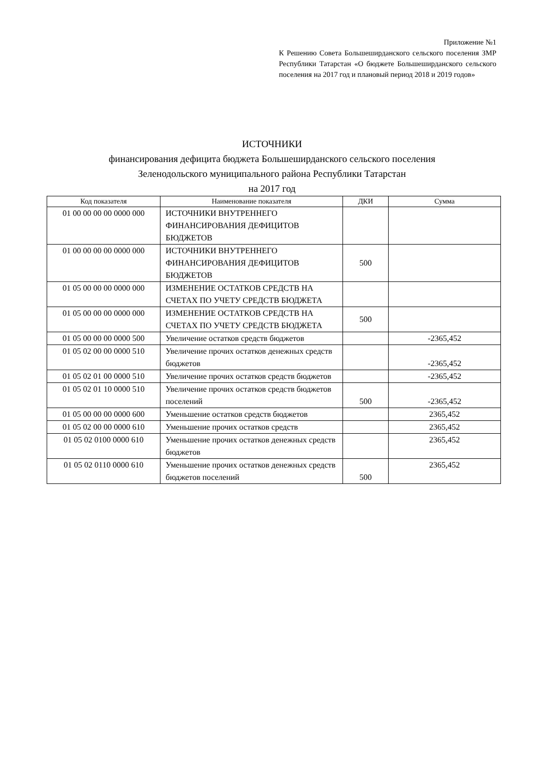Приложение №1
К Решению Совета Большеширданского сельского поселения ЗМР Республики Татарстан «О бюджете Большеширданского сельского поселения на 2017 год и плановый период 2018 и 2019 годов»
ИСТОЧНИКИ
финансирования дефицита бюджета Большеширданского сельского поселения
Зеленодольского муниципального района Республики Татарстан
на 2017 год
| Код показателя | Наименование показателя | ДКИ | Сумма |
| --- | --- | --- | --- |
| 01 00 00 00 00 0000 000 | ИСТОЧНИКИ ВНУТРЕННЕГО ФИНАНСИРОВАНИЯ ДЕФИЦИТОВ БЮДЖЕТОВ | | |
| 01 00 00 00 00 0000 000 | ИСТОЧНИКИ ВНУТРЕННЕГО ФИНАНСИРОВАНИЯ ДЕФИЦИТОВ БЮДЖЕТОВ | 500 | |
| 01 05 00 00 00 0000 000 | ИЗМЕНЕНИЕ ОСТАТКОВ СРЕДСТВ НА СЧЕТАХ ПО УЧЕТУ СРЕДСТВ БЮДЖЕТА | | |
| 01 05 00 00 00 0000 000 | ИЗМЕНЕНИЕ ОСТАТКОВ СРЕДСТВ НА СЧЕТАХ ПО УЧЕТУ СРЕДСТВ БЮДЖЕТА | 500 | |
| 01 05 00 00 00 0000 500 | Увеличение остатков средств бюджетов | | -2365,452 |
| 01 05 02 00 00 0000 510 | Увеличение прочих остатков денежных средств бюджетов | | -2365,452 |
| 01 05 02 01 00 0000 510 | Увеличение прочих остатков средств бюджетов | | -2365,452 |
| 01 05 02 01 10 0000 510 | Увеличение прочих остатков средств бюджетов поселений | 500 | -2365,452 |
| 01 05 00 00 00 0000 600 | Уменьшение остатков средств бюджетов | | 2365,452 |
| 01 05 02 00 00 0000 610 | Уменьшение прочих остатков средств | | 2365,452 |
| 01 05 02 0100 0000 610 | Уменьшение прочих остатков денежных средств бюджетов | | 2365,452 |
| 01 05 02 0110 0000 610 | Уменьшение прочих остатков денежных средств бюджетов поселений | 500 | 2365,452 |